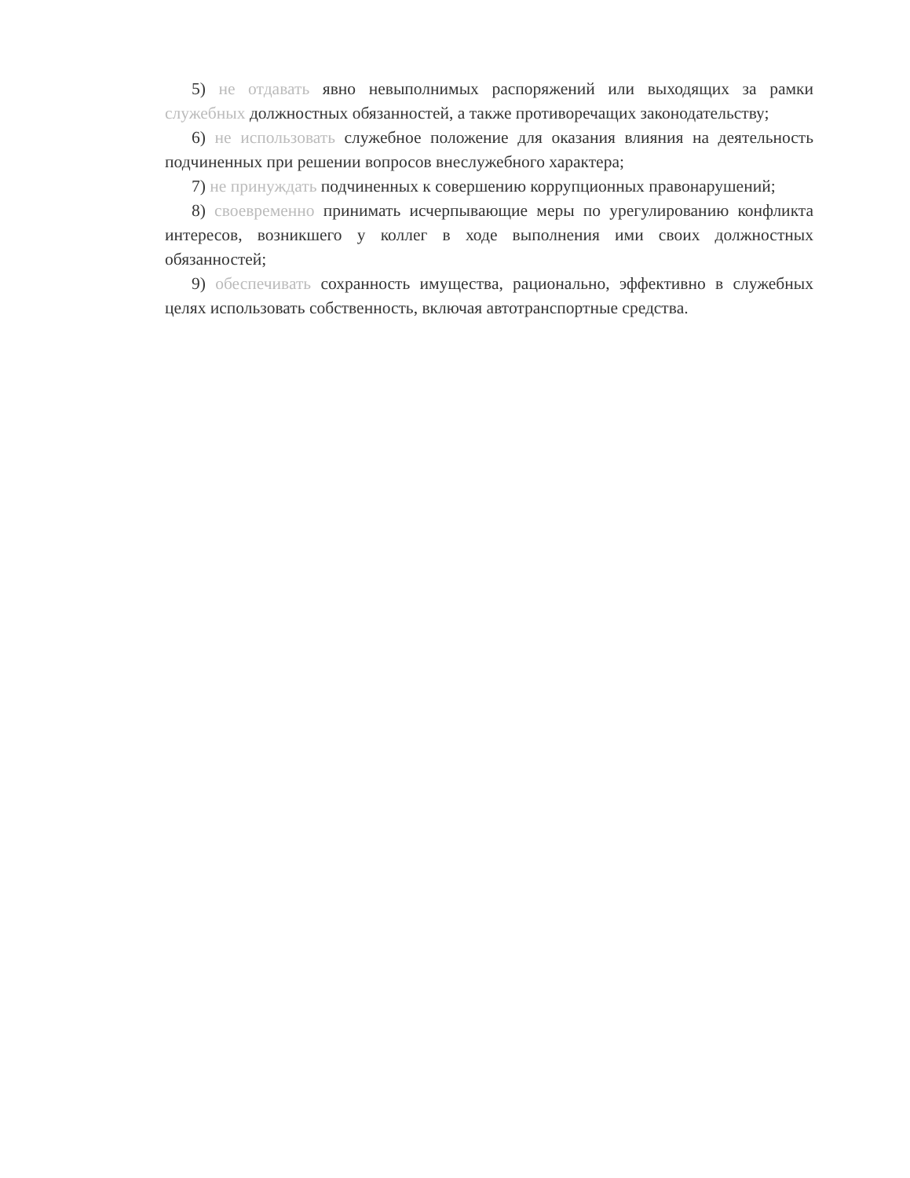5) не отдавать явно невыполнимых распоряжений или выходящих за рамки служебных должностных обязанностей, а также противоречащих законодательству;
6) не использовать служебное положение для оказания влияния на деятельность подчиненных при решении вопросов внеслужебного характера;
7) не принуждать подчиненных к совершению коррупционных правонарушений;
8) своевременно принимать исчерпывающие меры по урегулированию конфликта интересов, возникшего у коллег в ходе выполнения ими своих должностных обязанностей;
9) обеспечивать сохранность имущества, рационально, эффективно в служебных целях использовать собственность, включая автотранспортные средства.